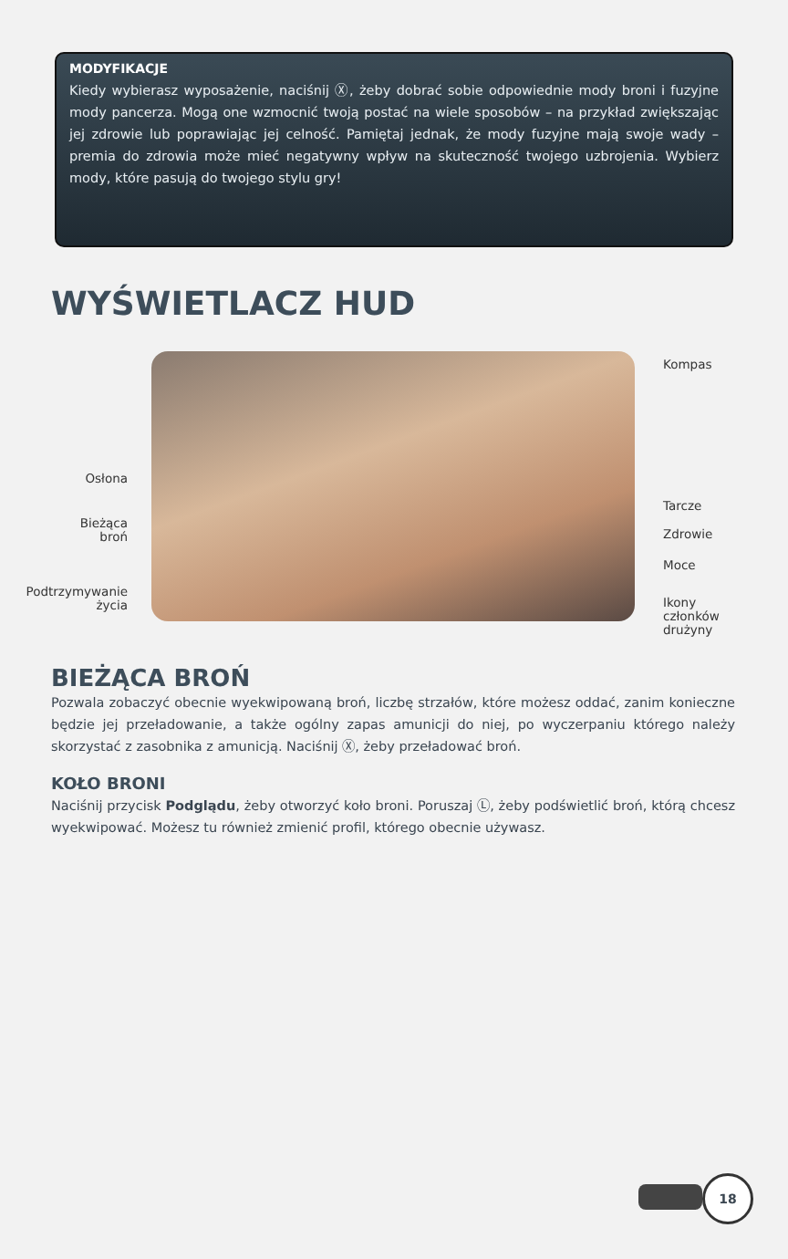MODYFIKACJE
Kiedy wybierasz wyposażenie, naciśnij Ⓧ, żeby dobrać sobie odpowiednie mody broni i fuzyjne mody pancerza. Mogą one wzmocnić twoją postać na wiele sposobów – na przykład zwiększając jej zdrowie lub poprawiając jej celność. Pamiętaj jednak, że mody fuzyjne mają swoje wady – premia do zdrowia może mieć negatywny wpływ na skuteczność twojego uzbrojenia. Wybierz mody, które pasują do twojego stylu gry!
WYŚWIETLACZ HUD
Kompas
Osłona
Tarcze
Bieżąca
broń
Zdrowie
Moce
Podtrzymywanie
życia
Ikony
członków
drużyny
BIEŻĄCA BROŃ
Pozwala zobaczyć obecnie wyekwipowaną broń, liczbę strzałów, które możesz oddać, zanim konieczne będzie jej przeładowanie, a także ogólny zapas amunicji do niej, po wyczerpaniu którego należy skorzystać z zasobnika z amunicją. Naciśnij Ⓧ, żeby przeładować broń.
KOŁO BRONI
Naciśnij przycisk Podglądu, żeby otworzyć koło broni. Poruszaj Ⓛ, żeby podświetlić broń, którą chcesz wyekwipować. Możesz tu również zmienić profil, którego obecnie używasz.
18